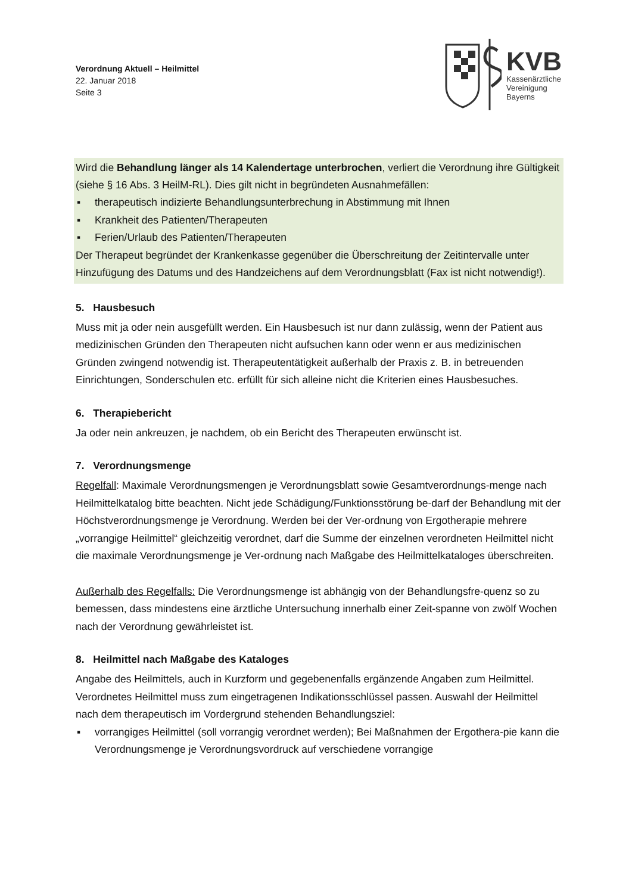Verordnung Aktuell – Heilmittel
22. Januar 2018
Seite 3
KVB
Kassenärztliche
Vereinigung
Bayerns
Wird die Behandlung länger als 14 Kalendertage unterbrochen, verliert die Verordnung ihre Gültigkeit (siehe § 16 Abs. 3 HeilM-RL). Dies gilt nicht in begründeten Ausnahmefällen:
▪ therapeutisch indizierte Behandlungsunterbrechung in Abstimmung mit Ihnen
▪ Krankheit des Patienten/Therapeuten
▪ Ferien/Urlaub des Patienten/Therapeuten
Der Therapeut begründet der Krankenkasse gegenüber die Überschreitung der Zeitintervalle unter Hinzufügung des Datums und des Handzeichens auf dem Verordnungsblatt (Fax ist nicht notwendig!).
5. Hausbesuch
Muss mit ja oder nein ausgefüllt werden. Ein Hausbesuch ist nur dann zulässig, wenn der Patient aus medizinischen Gründen den Therapeuten nicht aufsuchen kann oder wenn er aus medizinischen Gründen zwingend notwendig ist. Therapeutentätigkeit außerhalb der Praxis z. B. in betreuenden Einrichtungen, Sonderschulen etc. erfüllt für sich alleine nicht die Kriterien eines Hausbesuches.
6. Therapiebericht
Ja oder nein ankreuzen, je nachdem, ob ein Bericht des Therapeuten erwünscht ist.
7. Verordnungsmenge
Regelfall: Maximale Verordnungsmengen je Verordnungsblatt sowie Gesamtverordnungs-menge nach Heilmittelkatalog bitte beachten. Nicht jede Schädigung/Funktionsstörung be-darf der Behandlung mit der Höchstverordnungsmenge je Verordnung. Werden bei der Ver-ordnung von Ergotherapie mehrere „vorrangige Heilmittel“ gleichzeitig verordnet, darf die Summe der einzelnen verordneten Heilmittel nicht die maximale Verordnungsmenge je Ver-ordnung nach Maßgabe des Heilmittelkataloges überschreiten.
Außerhalb des Regelfalls: Die Verordnungsmenge ist abhängig von der Behandlungsfre-quenz so zu bemessen, dass mindestens eine ärztliche Untersuchung innerhalb einer Zeit-spanne von zwölf Wochen nach der Verordnung gewährleistet ist.
8. Heilmittel nach Maßgabe des Kataloges
Angabe des Heilmittels, auch in Kurzform und gegebenenfalls ergänzende Angaben zum Heilmittel. Verordnetes Heilmittel muss zum eingetragenen Indikationsschlüssel passen. Auswahl der Heilmittel nach dem therapeutisch im Vordergrund stehenden Behandlungsziel:
▪ vorrangiges Heilmittel (soll vorrangig verordnet werden); Bei Maßnahmen der Ergothera-pie kann die Verordnungsmenge je Verordnungsvordruck auf verschiedene vorrangige